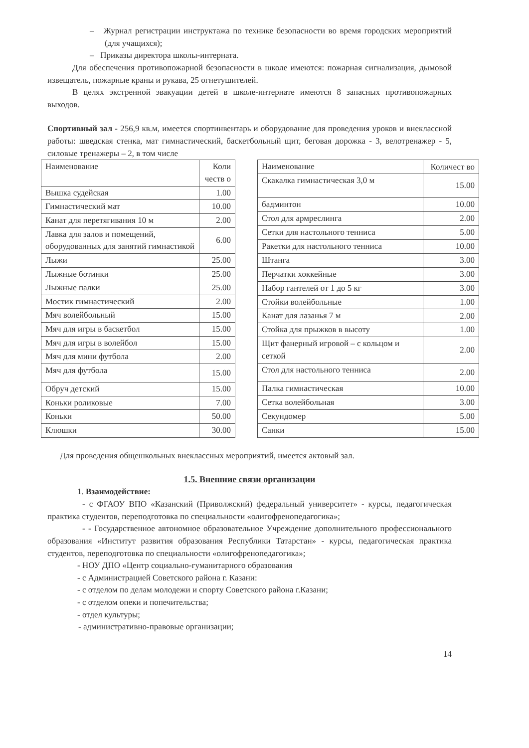– Журнал регистрации инструктажа по технике безопасности во время городских мероприятий (для учащихся);
– Приказы директора школы-интерната.
Для обеспечения противопожарной безопасности в школе имеются: пожарная сигнализация, дымовой извещатель, пожарные краны и рукава, 25 огнетушителей.
В целях экстренной эвакуации детей в школе-интернате имеются 8 запасных противопожарных выходов.
Спортивный зал - 256,9 кв.м, имеется спортинвентарь и оборудование для проведения уроков и внеклассной работы: шведская стенка, мат гимнастический, баскетбольный щит, беговая дорожка - 3, велотренажер - 5, силовые тренажеры – 2, в том числе
| Наименование | Коли честв о |
| Вышка судейская | 1.00 |
| Гимнастический мат | 10.00 |
| Канат для перетягивания 10 м | 2.00 |
| Лавка для залов и помещений, оборудованных для занятий гимнастикой | 6.00 |
| Лыжи | 25.00 |
| Лыжные ботинки | 25.00 |
| Лыжные палки | 25.00 |
| Мостик гимнастический | 2.00 |
| Мяч волейбольный | 15.00 |
| Мяч для игры в баскетбол | 15.00 |
| Мяч для игры в волейбол | 15.00 |
| Мяч для мини футбола | 2.00 |
| Мяч для футбола | 15.00 |
| Обруч детский | 15.00 |
| Коньки роликовые | 7.00 |
| Коньки | 50.00 |
| Клюшки | 30.00 |
| Наименование | Количест во |
| Скакалка гимнастическая 3,0 м | 15.00 |
| бадминтон | 10.00 |
| Стол для армреслинга | 2.00 |
| Сетки для настольного тенниса | 5.00 |
| Ракетки для настольного тенниса | 10.00 |
| Штанга | 3.00 |
| Перчатки хоккейные | 3.00 |
| Набор гантелей от 1 до 5 кг | 3.00 |
| Стойки волейбольные | 1.00 |
| Канат для лазанья 7 м | 2.00 |
| Стойка для прыжков в высоту | 1.00 |
| Щит фанерный игровой – с кольцом и сеткой | 2.00 |
| Стол для настольного тенниса | 2.00 |
| Палка гимнастическая | 10.00 |
| Сетка волейбольная | 3.00 |
| Секундомер | 5.00 |
| Санки | 15.00 |
Для проведения общешкольных внеклассных мероприятий, имеется актовый зал.
1.5. Внешние связи организации
1. Взаимодействие:
- с ФГАОУ ВПО «Казанский (Приволжский) федеральный университет» - курсы, педагогическая практика студентов, переподготовка по специальности «олигофренопедагогика»;
- - Государственное автономное образовательное Учреждение дополнительного профессионального образования «Институт развития образования Республики Татарстан» - курсы, педагогическая практика студентов, переподготовка по специальности «олигофренопедагогика»;
- НОУ ДПО «Центр социально-гуманитарного образования
- с Администрацией Советского района г. Казани:
- с отделом по делам молодежи и спорту Советского района г.Казани;
- с отделом опеки и попечительства;
- отдел культуры;
- административно-правовые организации;
14